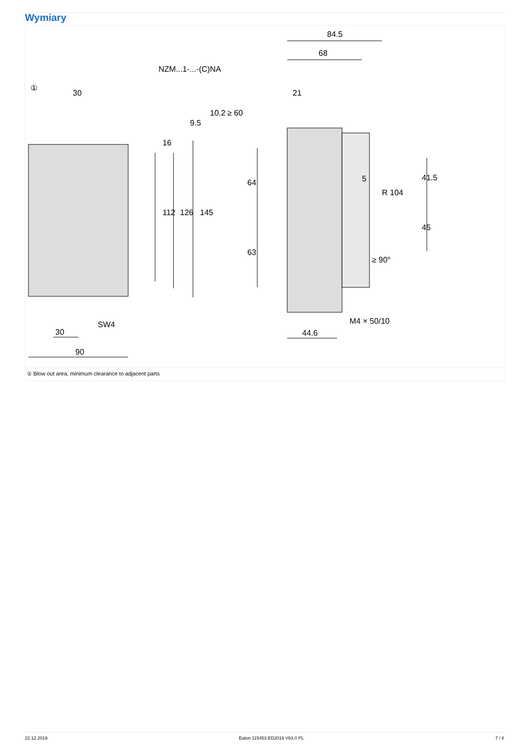Wymiary
①
NZM...1-...-(C)NA
30
30
90
SW4
84.5
68
21
44.6
M4 × 50/10
5
R 104
10.2
≥ 60
9.5
16
112
126
145
64
63
41.5
45
≥ 90°
① Blow out area, minimum clearance to adjacent parts
22.12.2019 Eaton 115453 ED2019 V63.0 PL 7 / 8